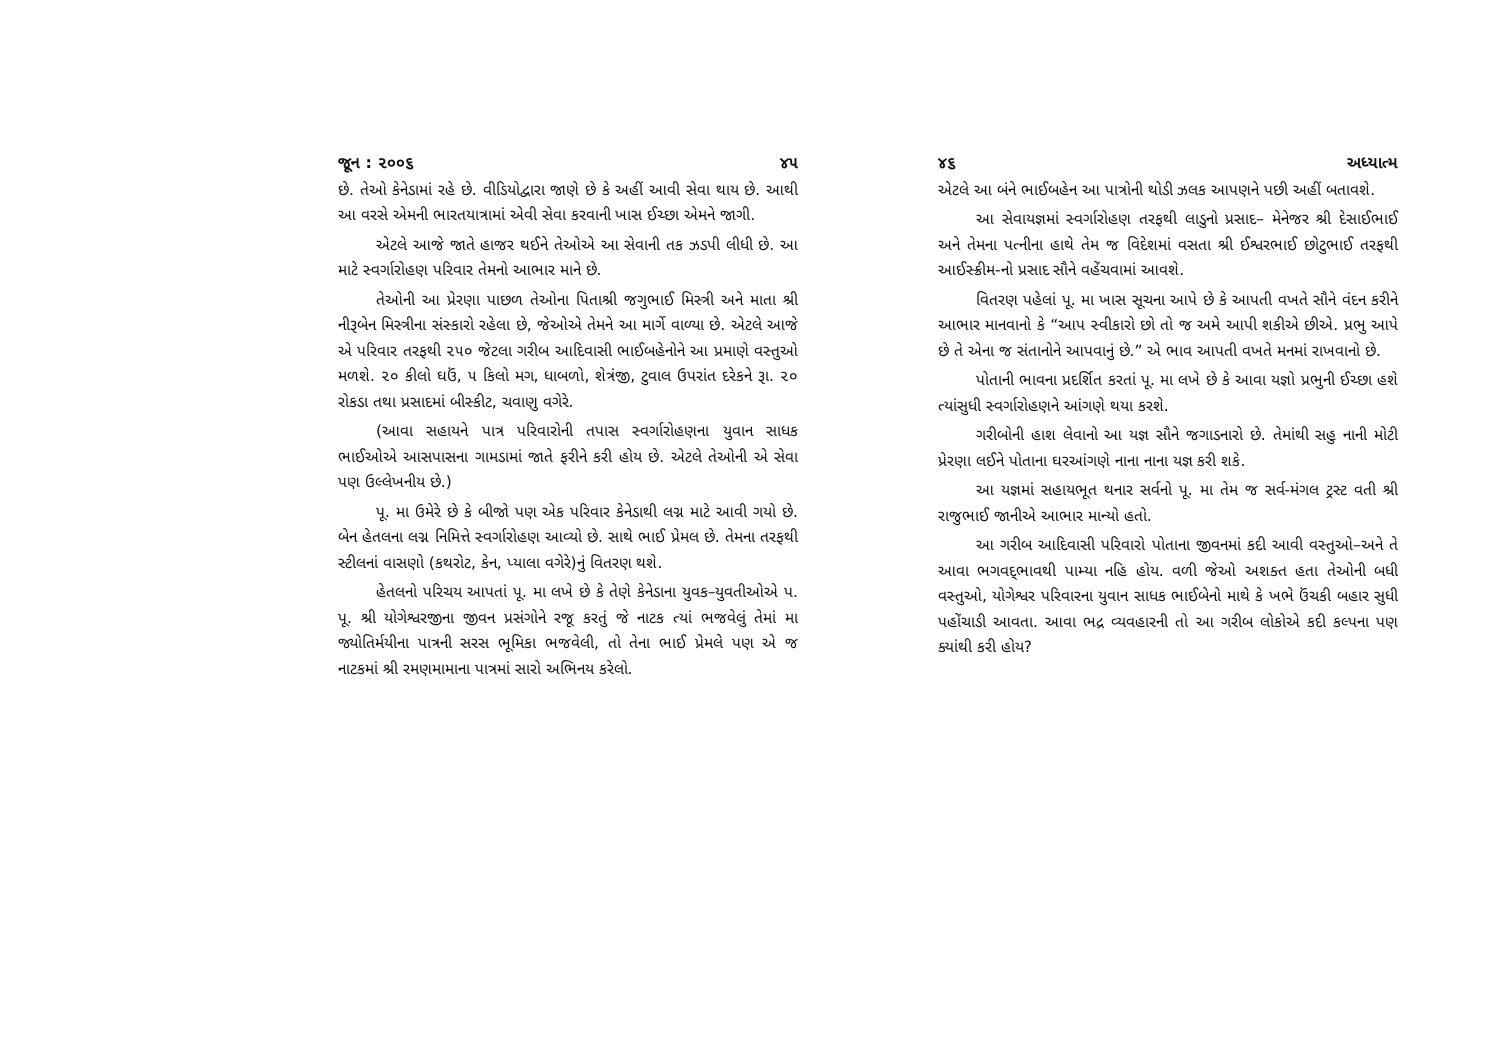જૂન : ૨૦૦૬ ૪૫
છે. તેઓ કેનેડામાં રહે છે. વીડિયોદ્વારા જાણે છે કે અહીં આવી સેવા થાય છે. આથી આ વરસે એમની ભારતયાત્રામાં એવી સેવા કરવાની ખાસ ઈચ્છા એમને જાગી.
એટલે આજે જાતે હાજર થઈને તેઓએ આ સેવાની તક ઝડપી લીધી છે. આ માટે સ્વર્ગારોહણ પરિવાર તેમનો આભાર માને છે.
તેઓની આ પ્રેરણા પાછળ તેઓના પિતાશ્રી જગુભાઈ મિસ્ત્રી અને માતા શ્રી નીરૂબેન મિસ્ત્રીના સંસ્કારો રહેલા છે, જેઓએ તેમને આ માર્ગે વાળ્યા છે. એટલે આજે એ પરિવાર તરફથી ૨૫૦ જેટલા ગરીબ આદિવાસી ભાઈબહેનોને આ પ્રમાણે વસ્તુઓ મળશે. ૨૦ કીલો ઘઉં, ૫ કિલો મગ, ધાબળો, શેત્રંજી, ટુવાલ ઉપરાંત દરેકને રૂા. ૨૦ રોકડા તથા પ્રસાદમાં બીસ્કીટ, ચવાણુ વગેરે.
(આવા સહાયને પાત્ર પરિવારોની તપાસ સ્વર્ગારોહણના યુવાન સાધક ભાઈઓએ આસપાસના ગામડામાં જાતે ફરીને કરી હોય છે. એટલે તેઓની એ સેવા પણ ઉલ્લેખનીય છે.)
પૂ. મા ઉમેરે છે કે બીજો પણ એક પરિવાર કેનેડાથી લગ્ન માટે આવી ગયો છે. બેન હેતલના લગ્ન નિમિત્તે સ્વર્ગારોહણ આવ્યો છે. સાથે ભાઈ પ્રેમલ છે. તેમના તરફથી સ્ટીલનાં વાસણો (કથરોટ, કેન, પ્યાલા વગેરે)નું વિતરણ થશે.
હેતલનો પરિચય આપતાં પૂ. મા લખે છે કે તેણે કેનેડાના યુવક–યુવતીઓએ પ. પૂ. શ્રી યોગેશ્વરજીના જીવન પ્રસંગોને રજૂ કરતું જે નાટક ત્યાં ભજવેલું તેમાં મા જ્યોતિર્મયીના પાત્રની સરસ ભૂમિકા ભજવેલી, તો તેના ભાઈ પ્રેમલે પણ એ જ નાટકમાં શ્રી રમણમામાના પાત્રમાં સારો અભિનય કરેલો.
૪૬ અધ્યાત્મ
એટલે આ બંને ભાઈબહેન આ પાત્રોની થોડી ઝલક આપણને પછી અહીં બતાવશે.
આ સેવાયજ્ઞમાં સ્વર્ગારોહણ તરફથી લાડુનો પ્રસાદ– મેનેજર શ્રી દેસાઈભાઈ અને તેમના પત્નીના હાથે તેમ જ વિદેશમાં વસતા શ્રી ઈશ્વરભાઈ છોટુભાઈ તરફથી આઈસ્ક્રીમ-નો પ્રસાદ સૌને વહેંચવામાં આવશે.
વિતરણ પહેલાં પૂ. મા ખાસ સૂચના આપે છે કે આપતી વખતે સૌને વંદન કરીને આભાર માનવાનો કે “આપ સ્વીકારો છો તો જ અમે આપી શકીએ છીએ. પ્રભુ આપે છે તે એના જ સંતાનોને આપવાનું છે.” એ ભાવ આપતી વખતે મનમાં રાખવાનો છે.
પોતાની ભાવના પ્રદર્શિત કરતાં પૂ. મા લખે છે કે આવા યજ્ઞો પ્રભુની ઈચ્છા હશે ત્યાંસુધી સ્વર્ગારોહણને આંગણે થયા કરશે.
ગરીબોની હાશ લેવાનો આ યજ્ઞ સૌને જગાડનારો છે. તેમાંથી સહુ નાની મોટી પ્રેરણા લઈને પોતાના ઘરઆંગણે નાના નાના યજ્ઞ કરી શકે.
આ યજ્ઞમાં સહાયભૂત થનાર સર્વનો પૂ. મા તેમ જ સર્વ-મંગલ ટ્રસ્ટ વતી શ્રી રાજુભાઈ જાનીએ આભાર માન્યો હતો.
આ ગરીબ આદિવાસી પરિવારો પોતાના જીવનમાં કદી આવી વસ્તુઓ–અને તે આવા ભગવદ્‌ભાવથી પામ્યા નહિ હોય. વળી જેઓ અશક્ત હતા તેઓની બધી વસ્તુઓ, યોગેશ્વર પરિવારના યુવાન સાધક ભાઈબેનો માથે કે ખભે ઉંચકી બહાર સુધી પહોંચાડી આવતા. આવા ભદ્ર વ્યવહારની તો આ ગરીબ લોકોએ કદી કલ્પના પણ ક્યાંથી કરી હોય?